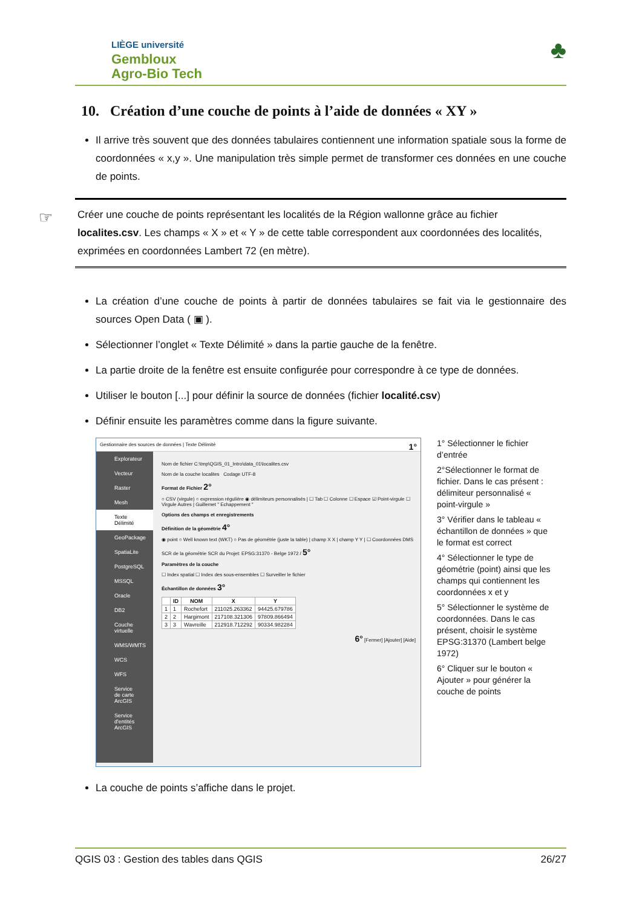LIÈGE université
Gembloux
Agro-Bio Tech
♣
10. Création d’une couche de points à l’aide de données « XY »
Il arrive très souvent que des données tabulaires contiennent une information spatiale sous la forme de coordonnées « x,y ». Une manipulation très simple permet de transformer ces données en une couche de points.
☞ Créer une couche de points représentant les localités de la Région wallonne grâce au fichier localites.csv. Les champs « X » et « Y » de cette table correspondent aux coordonnées des localités, exprimées en coordonnées Lambert 72 (en mètre).
La création d’une couche de points à partir de données tabulaires se fait via le gestionnaire des sources Open Data ( ▣ ).
Sélectionner l’onglet « Texte Délimité » dans la partie gauche de la fenêtre.
La partie droite de la fenêtre est ensuite configurée pour correspondre à ce type de données.
Utiliser le bouton [...] pour définir la source de données (fichier localité.csv)
Définir ensuite les paramètres comme dans la figure suivante.
Gestionnaire des sources de données | Texte Délimité 1°
Explorateur
Vecteur
Raster
Mesh
Texte Délimité
GeoPackage
SpatiaLite
PostgreSQL
MSSQL
Oracle
DB2
Couche virtuelle
WMS/WMTS
WCS
WFS
Service de carte ArcGIS
Service d'entités ArcGIS
Nom de fichier C:\tmp\QGIS_01_Intro\data_01\localites.csv
Nom de la couche localites Codage UTF-8
Format de Fichier 2°
○ CSV (virgule) ○ expression régulière ◉ délimiteurs personnalisés | ☐ Tab ☐ Colonne ☐ Espace ☑ Point-virgule ☐ Virgule Autres | Guillemet " Echappement "
Options des champs et enregistrements
Définition de la géométrie 4°
◉ point ○ Well known text (WKT) ○ Pas de géométrie (juste la table) | champ X X | champ Y Y | ☐ Coordonnées DMS
SCR de la géométrie SCR du Projet: EPSG:31370 - Belge 1972 / 5°
Paramètres de la couche
☐ Index spatial ☐ Index des sous-ensembles ☐ Surveiller le fichier
Échantillon de données 3°
| | ID | NOM | X | Y |
| --- | --- | --- | --- | --- |
| 1 | 1 | Rochefort | 211025.263362 | 94425.679786 |
| 2 | 2 | Hargimont | 217108.321306 | 97809.866494 |
| 3 | 3 | Wavreille | 212918.712292 | 90334.982284 |
6° [Fermer] [Ajouter] [Aide]
1° Sélectionner le fichier d’entrée
2°Sélectionner le format de fichier. Dans le cas présent : délimiteur personnalisé « point-virgule »
3° Vérifier dans le tableau « échantillon de données » que le format est correct
4° Sélectionner le type de géométrie (point) ainsi que les champs qui contiennent les coordonnées x et y
5° Sélectionner le système de coordonnées. Dans le cas présent, choisir le système EPSG:31370 (Lambert belge 1972)
6° Cliquer sur le bouton « Ajouter » pour générer la couche de points
La couche de points s’affiche dans le projet.
QGIS 03 : Gestion des tables dans QGIS 26/27